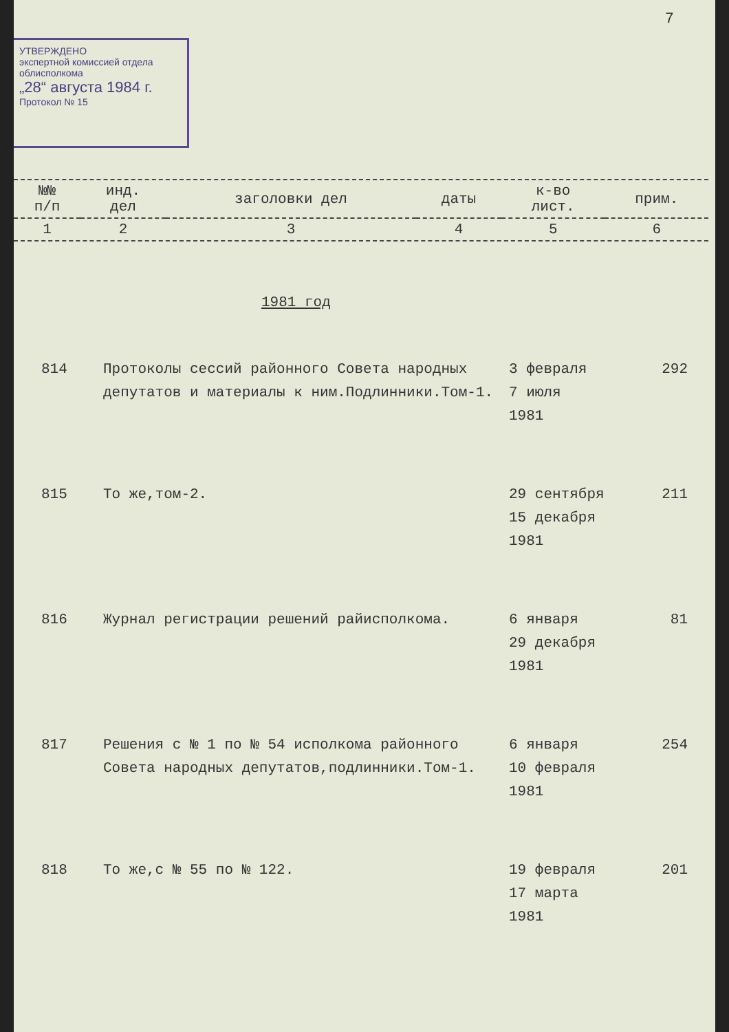УТВЕРЖДЕНО
экспертной комиссией отдела
облисполкома
„28“ августа 1984 г.
Протокол № 15
7
| №№ п/п | инд. дел | заголовки дел | даты | к-во лист. | прим. |
| --- | --- | --- | --- | --- | --- |
| 1 | 2 | 3 | 4 | 5 | 6 |
1981 год
| 814 | Протоколы сессий районного Совета народных депутатов и материалы к ним.Подлинники.Том-1. | 3 февраля 7 июля 1981 | 292 |
| 815 | То же,том-2. | 29 сентября 15 декабря 1981 | 211 |
| 816 | Журнал регистрации решений райисполкома. | 6 января 29 декабря 1981 | 81 |
| 817 | Решения с № 1 по № 54 исполкома районного Совета народных депутатов,подлинники.Том-1. | 6 января 10 февраля 1981 | 254 |
| 818 | То же,с № 55 по № 122. | 19 февраля 17 марта 1981 | 201 |